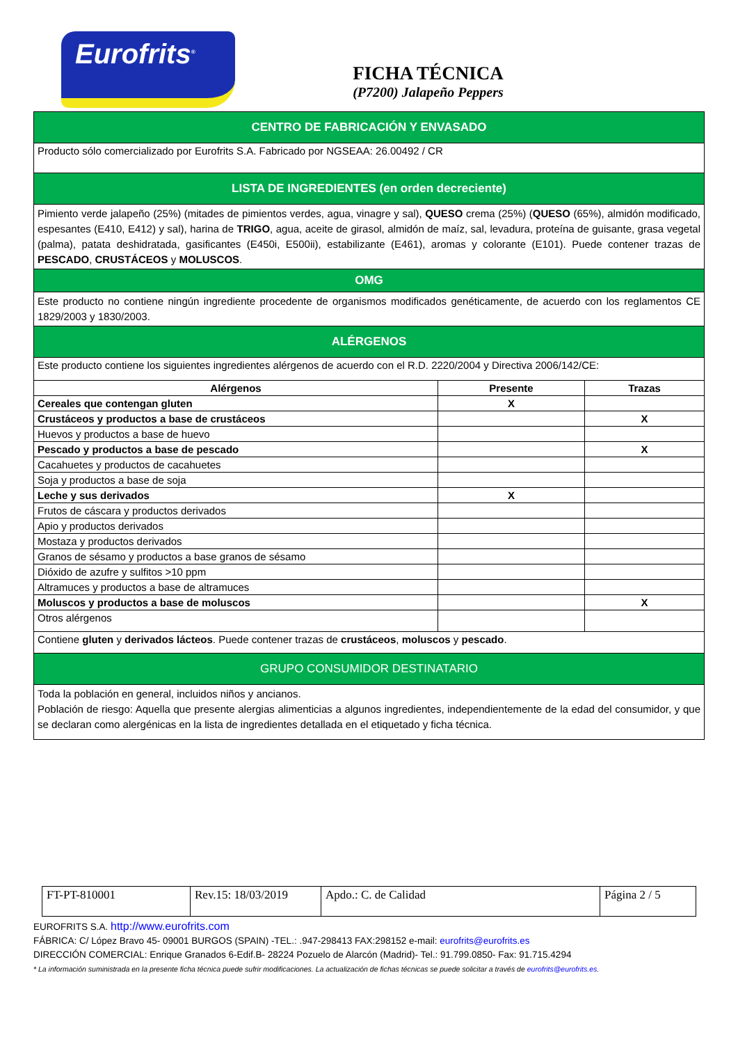Eurofrits<sup>®</sup>
FICHA TÉCNICA
(P7200) Jalapeño Peppers
| CENTRO DE FABRICACIÓN Y ENVASADO | | |
| Producto sólo comercializado por Eurofrits S.A. Fabricado por NGSEAA: 26.00492 / CR | | |
| LISTA DE INGREDIENTES (en orden decreciente) | | |
| Pimiento verde jalapeño (25%) (mitades de pimientos verdes, agua, vinagre y sal), QUESO crema (25%) ( QUESO (65%), almidón modificado, espesantes (E410, E412) y sal), harina de TRIGO , agua, aceite de girasol, almidón de maíz, sal, levadura, proteína de guisante, grasa vegetal (palma), patata deshidratada, gasificantes (E450i, E500ii), estabilizante (E461), aromas y colorante (E101). Puede contener trazas de PESCADO , CRUSTÁCEOS y MOLUSCOS . | | |
| OMG | | |
| Este producto no contiene ningún ingrediente procedente de organismos modificados genéticamente, de acuerdo con los reglamentos CE 1829/2003 y 1830/2003. | | |
| ALÉRGENOS | | |
| Este producto contiene los siguientes ingredientes alérgenos de acuerdo con el R.D. 2220/2004 y Directiva 2006/142/CE: | | |
| Alérgenos | Presente | Trazas |
| Cereales que contengan gluten | X | |
| Crustáceos y productos a base de crustáceos | | X |
| Huevos y productos a base de huevo | | |
| Pescado y productos a base de pescado | | X |
| Cacahuetes y productos de cacahuetes | | |
| Soja y productos a base de soja | | |
| Leche y sus derivados | X | |
| Frutos de cáscara y productos derivados | | |
| Apio y productos derivados | | |
| Mostaza y productos derivados | | |
| Granos de sésamo y productos a base granos de sésamo | | |
| Dióxido de azufre y sulfitos >10 ppm | | |
| Altramuces y productos a base de altramuces | | |
| Moluscos y productos a base de moluscos | | X |
| Otros alérgenos | | |
| Contiene gluten y derivados lácteos . Puede contener trazas de crustáceos , moluscos y pescado . | | |
| GRUPO CONSUMIDOR DESTINATARIO | | |
| Toda la población en general, incluidos niños y ancianos. Población de riesgo: Aquella que presente alergias alimenticias a algunos ingredientes, independientemente de la edad del consumidor, y que se declaran como alergénicas en la lista de ingredientes detallada en el etiquetado y ficha técnica. | | |
| FT-PT-810001 | Rev.15: 18/03/2019 | Apdo.: C. de Calidad | Página 2 / 5 |
EUROFRITS S.A. http://www.eurofrits.com
FÁBRICA: C/ López Bravo 45- 09001 BURGOS (SPAIN) -TEL.: .947-298413 FAX:298152 e-mail: eurofrits@eurofrits.es
DIRECCIÓN COMERCIAL: Enrique Granados 6-Edif.B- 28224 Pozuelo de Alarcón (Madrid)- Tel.: 91.799.0850- Fax: 91.715.4294
* La información suministrada en la presente ficha técnica puede sufrir modificaciones. La actualización de fichas técnicas se puede solicitar a través de eurofrits@eurofrits.es.